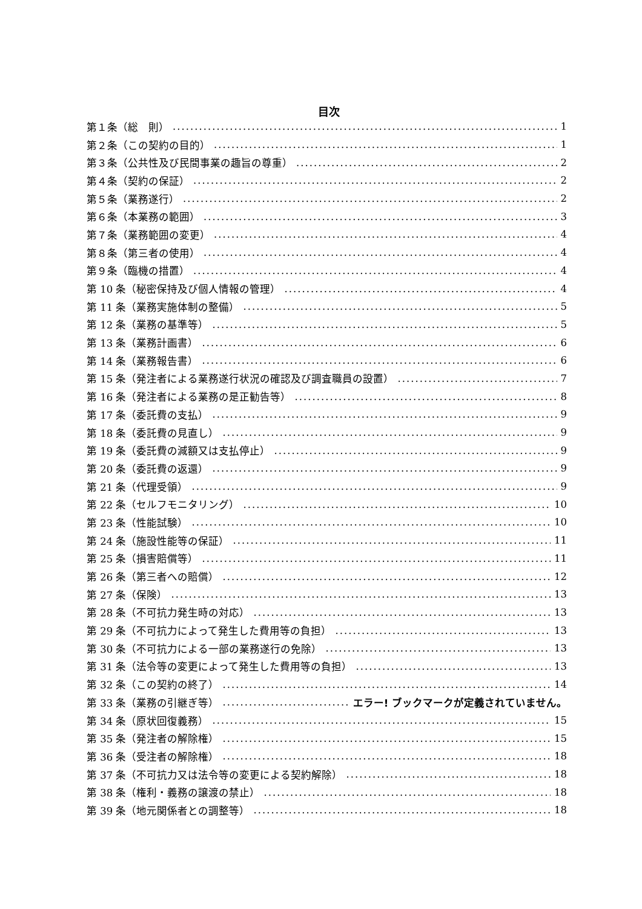目次
第１条（総　則） 1
第２条（この契約の目的） 1
第３条（公共性及び民間事業の趣旨の尊重） 2
第４条（契約の保証） 2
第５条（業務遂行） 2
第６条（本業務の範囲） 3
第７条（業務範囲の変更） 4
第８条（第三者の使用） 4
第９条（臨機の措置） 4
第 10 条（秘密保持及び個人情報の管理） 4
第 11 条（業務実施体制の整備） 5
第 12 条（業務の基準等） 5
第 13 条（業務計画書） 6
第 14 条（業務報告書） 6
第 15 条（発注者による業務遂行状況の確認及び調査職員の設置） 7
第 16 条（発注者による業務の是正勧告等） 8
第 17 条（委託費の支払） 9
第 18 条（委託費の見直し） 9
第 19 条（委託費の減額又は支払停止） 9
第 20 条（委託費の返還） 9
第 21 条（代理受領） 9
第 22 条（セルフモニタリング） 10
第 23 条（性能試験） 10
第 24 条（施設性能等の保証） 11
第 25 条（損害賠償等） 11
第 26 条（第三者への賠償） 12
第 27 条（保険） 13
第 28 条（不可抗力発生時の対応） 13
第 29 条（不可抗力によって発生した費用等の負担） 13
第 30 条（不可抗力による一部の業務遂行の免除） 13
第 31 条（法令等の変更によって発生した費用等の負担） 13
第 32 条（この契約の終了） 14
第 33 条（業務の引継ぎ等） エラー! ブックマークが定義されていません。
第 34 条（原状回復義務） 15
第 35 条（発注者の解除権） 15
第 36 条（受注者の解除権） 18
第 37 条（不可抗力又は法令等の変更による契約解除） 18
第 38 条（権利・義務の譲渡の禁止） 18
第 39 条（地元関係者との調整等） 18